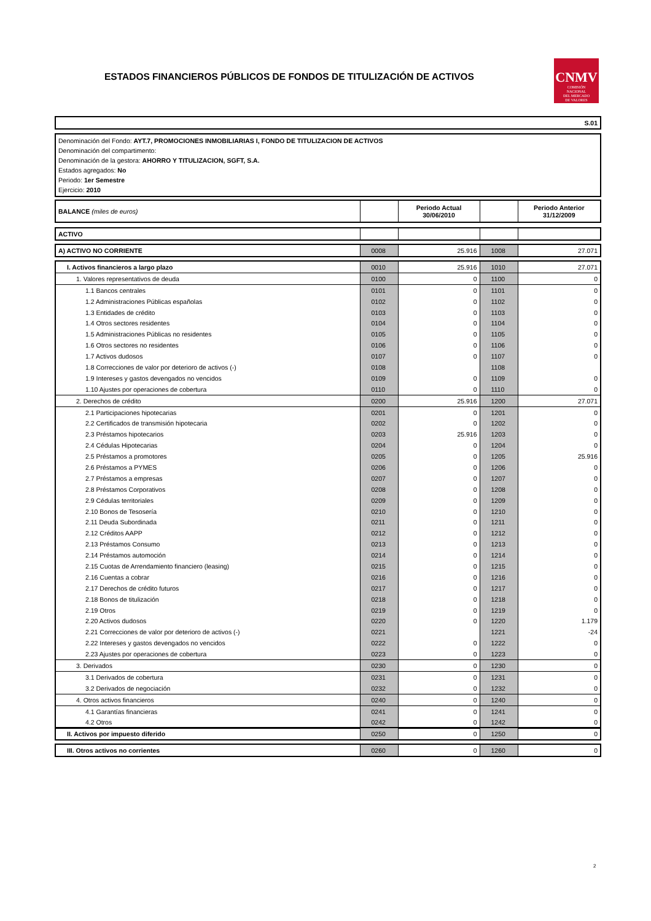ESTADOS FINANCIEROS PÚBLICOS DE FONDOS DE TITULIZACIÓN DE ACTIVOS
CNMV
COMISIÓN
NACIONAL
DEL MERCADO
DE VALORES
S.01
Denominación del Fondo: AYT.7, PROMOCIONES INMOBILIARIAS I, FONDO DE TITULIZACION DE ACTIVOS
Denominación del compartimento:
Denominación de la gestora: AHORRO Y TITULIZACION, SGFT, S.A.
Estados agregados: No
Periodo: 1er Semestre
Ejercicio: 2010
| BALANCE (miles de euros) | | Periodo Actual 30/06/2010 | | Periodo Anterior 31/12/2009 |
| ACTIVO | | | | |
| A) ACTIVO NO CORRIENTE | 0008 | 25.916 | 1008 | 27.071 |
| I. Activos financieros a largo plazo | 0010 | 25.916 | 1010 | 27.071 |
| 1. Valores representativos de deuda | 0100 | 0 | 1100 | 0 |
| 1.1 Bancos centrales | 0101 | 0 | 1101 | 0 |
| 1.2 Administraciones Públicas españolas | 0102 | 0 | 1102 | 0 |
| 1.3 Entidades de crédito | 0103 | 0 | 1103 | 0 |
| 1.4 Otros sectores residentes | 0104 | 0 | 1104 | 0 |
| 1.5 Administraciones Públicas no residentes | 0105 | 0 | 1105 | 0 |
| 1.6 Otros sectores no residentes | 0106 | 0 | 1106 | 0 |
| 1.7 Activos dudosos | 0107 | 0 | 1107 | 0 |
| 1.8 Correcciones de valor por deterioro de activos (-) | 0108 | | 1108 | |
| 1.9 Intereses y gastos devengados no vencidos | 0109 | 0 | 1109 | 0 |
| 1.10 Ajustes por operaciones de cobertura | 0110 | 0 | 1110 | 0 |
| 2. Derechos de crédito | 0200 | 25.916 | 1200 | 27.071 |
| 2.1 Participaciones hipotecarias | 0201 | 0 | 1201 | 0 |
| 2.2 Certificados de transmisión hipotecaria | 0202 | 0 | 1202 | 0 |
| 2.3 Préstamos hipotecarios | 0203 | 25.916 | 1203 | 0 |
| 2.4 Cédulas Hipotecarias | 0204 | 0 | 1204 | 0 |
| 2.5 Préstamos a promotores | 0205 | 0 | 1205 | 25.916 |
| 2.6 Préstamos a PYMES | 0206 | 0 | 1206 | 0 |
| 2.7 Préstamos a empresas | 0207 | 0 | 1207 | 0 |
| 2.8 Préstamos Corporativos | 0208 | 0 | 1208 | 0 |
| 2.9 Cédulas territoriales | 0209 | 0 | 1209 | 0 |
| 2.10 Bonos de Tesosería | 0210 | 0 | 1210 | 0 |
| 2.11 Deuda Subordinada | 0211 | 0 | 1211 | 0 |
| 2.12 Créditos AAPP | 0212 | 0 | 1212 | 0 |
| 2.13 Préstamos Consumo | 0213 | 0 | 1213 | 0 |
| 2.14 Préstamos automoción | 0214 | 0 | 1214 | 0 |
| 2.15 Cuotas de Arrendamiento financiero (leasing) | 0215 | 0 | 1215 | 0 |
| 2.16 Cuentas a cobrar | 0216 | 0 | 1216 | 0 |
| 2.17 Derechos de crédito futuros | 0217 | 0 | 1217 | 0 |
| 2.18 Bonos de titulización | 0218 | 0 | 1218 | 0 |
| 2.19 Otros | 0219 | 0 | 1219 | 0 |
| 2.20 Activos dudosos | 0220 | 0 | 1220 | 1.179 |
| 2.21 Correcciones de valor por deterioro de activos (-) | 0221 | | 1221 | -24 |
| 2.22 Intereses y gastos devengados no vencidos | 0222 | 0 | 1222 | 0 |
| 2.23 Ajustes por operaciones de cobertura | 0223 | 0 | 1223 | 0 |
| 3. Derivados | 0230 | 0 | 1230 | 0 |
| 3.1 Derivados de cobertura | 0231 | 0 | 1231 | 0 |
| 3.2 Derivados de negociación | 0232 | 0 | 1232 | 0 |
| 4. Otros activos financieros | 0240 | 0 | 1240 | 0 |
| 4.1 Garantías financieras | 0241 | 0 | 1241 | 0 |
| 4.2 Otros | 0242 | 0 | 1242 | 0 |
| II. Activos por impuesto diferido | 0250 | 0 | 1250 | 0 |
| III. Otros activos no corrientes | 0260 | 0 | 1260 | 0 |
2